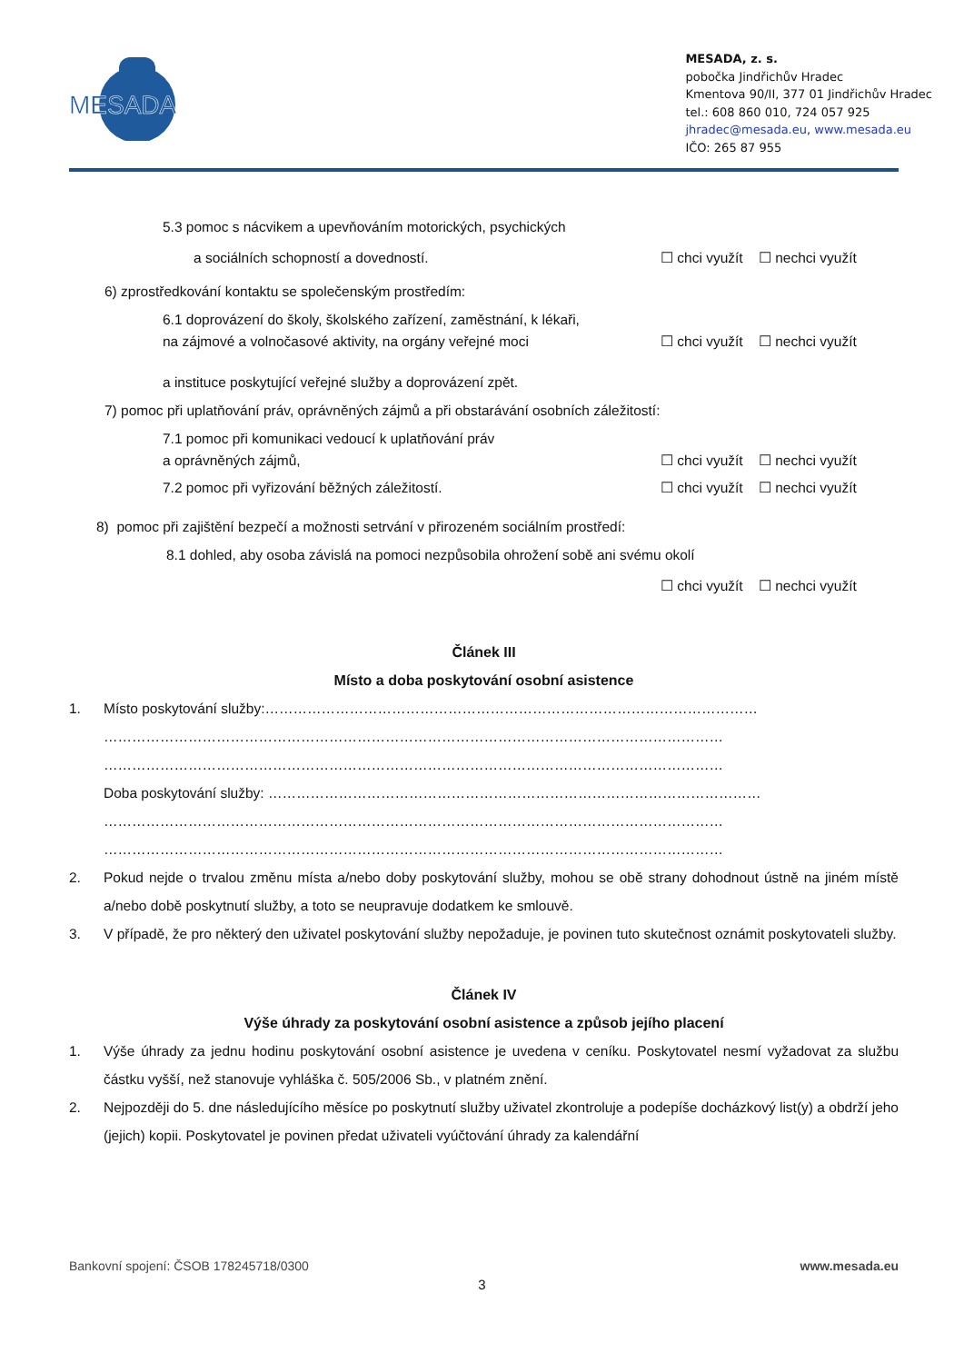MESADA
MESADA, z. s.
pobočka Jindřichův Hradec
Kmentova 90/II, 377 01 Jindřichův Hradec
tel.: 608 860 010, 724 057 925
jhradec@mesada.eu, www.mesada.eu
IČO: 265 87 955
5.3 pomoc s nácvikem a upevňováním motorických, psychických
a sociálních schopností a dovedností. ☐ chci využít ☐ nechci využít
6) zprostředkování kontaktu se společenským prostředím:
6.1 doprovázení do školy, školského zařízení, zaměstnání, k lékaři,
na zájmové a volnočasové aktivity, na orgány veřejné moci ☐ chci využít ☐ nechci využít
a instituce poskytující veřejné služby a doprovázení zpět.
7) pomoc při uplatňování práv, oprávněných zájmů a při obstarávání osobních záležitostí:
7.1 pomoc při komunikaci vedoucí k uplatňování práv
a oprávněných zájmů, ☐ chci využít ☐ nechci využít
7.2 pomoc při vyřizování běžných záležitostí. ☐ chci využít ☐ nechci využít
8) pomoc při zajištění bezpečí a možnosti setrvání v přirozeném sociálním prostředí:
8.1 dohled, aby osoba závislá na pomoci nezpůsobila ohrožení sobě ani svému okolí
☐ chci využít ☐ nechci využít
Článek III
Místo a doba poskytování osobní asistence
1. Místo poskytování služby:……………………………………………………………………………………………
……………………………………………………………………………………………………………………
……………………………………………………………………………………………………………………
Doba poskytování služby: ……………………………………………………………………………………………
……………………………………………………………………………………………………………………
……………………………………………………………………………………………………………………
2. Pokud nejde o trvalou změnu místa a/nebo doby poskytování služby, mohou se obě strany dohodnout ústně na jiném místě a/nebo době poskytnutí služby, a toto se neupravuje dodatkem ke smlouvě.
3. V případě, že pro některý den uživatel poskytování služby nepožaduje, je povinen tuto skutečnost oznámit poskytovateli služby.
Článek IV
Výše úhrady za poskytování osobní asistence a způsob jejího placení
1. Výše úhrady za jednu hodinu poskytování osobní asistence je uvedena v ceníku. Poskytovatel nesmí vyžadovat za službu částku vyšší, než stanovuje vyhláška č. 505/2006 Sb., v platném znění.
2. Nejpozději do 5. dne následujícího měsíce po poskytnutí služby uživatel zkontroluje a podepíše docházkový list(y) a obdrží jeho (jejich) kopii. Poskytovatel je povinen předat uživateli vyúčtování úhrady za kalendářní
Bankovní spojení: ČSOB 178245718/0300 www.mesada.eu
3